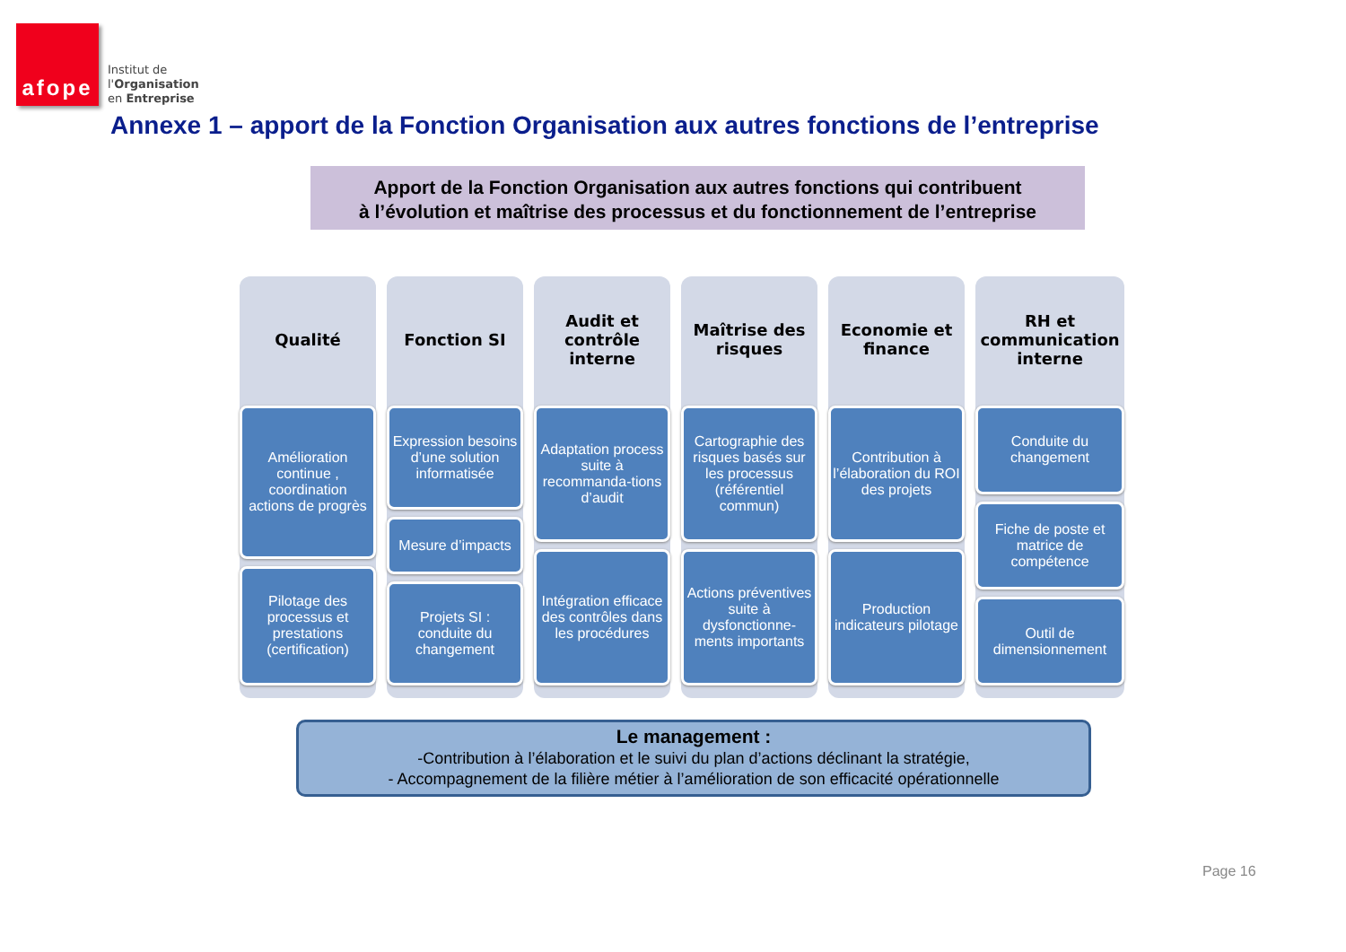afope
Institut de
l'Organisation
en Entreprise
Annexe 1 – apport de la Fonction Organisation aux autres fonctions de l’entreprise
Apport de la Fonction Organisation aux autres fonctions qui contribuent
à l’évolution et maîtrise des processus et du fonctionnement de l’entreprise
Qualité
Amélioration continue , coordination actions de progrès
Pilotage des processus et prestations (certification)
Fonction SI
Expression besoins d’une solution informatisée
Mesure d’impacts
Projets SI : conduite du changement
Audit et contrôle interne
Adaptation process suite à recommanda-tions d’audit
Intégration efficace des contrôles dans les procédures
Maîtrise des risques
Cartographie des risques basés sur les processus (référentiel commun)
Actions préventives suite à dysfonctionne-ments importants
Economie et finance
Contribution à l’élaboration du ROI des projets
Production indicateurs pilotage
RH et communication interne
Conduite du changement
Fiche de poste et matrice de compétence
Outil de dimensionnement
Le management :
-Contribution à l’élaboration et le suivi du plan d’actions déclinant la stratégie,
- Accompagnement de la filière métier à l’amélioration de son efficacité opérationnelle
Page 16